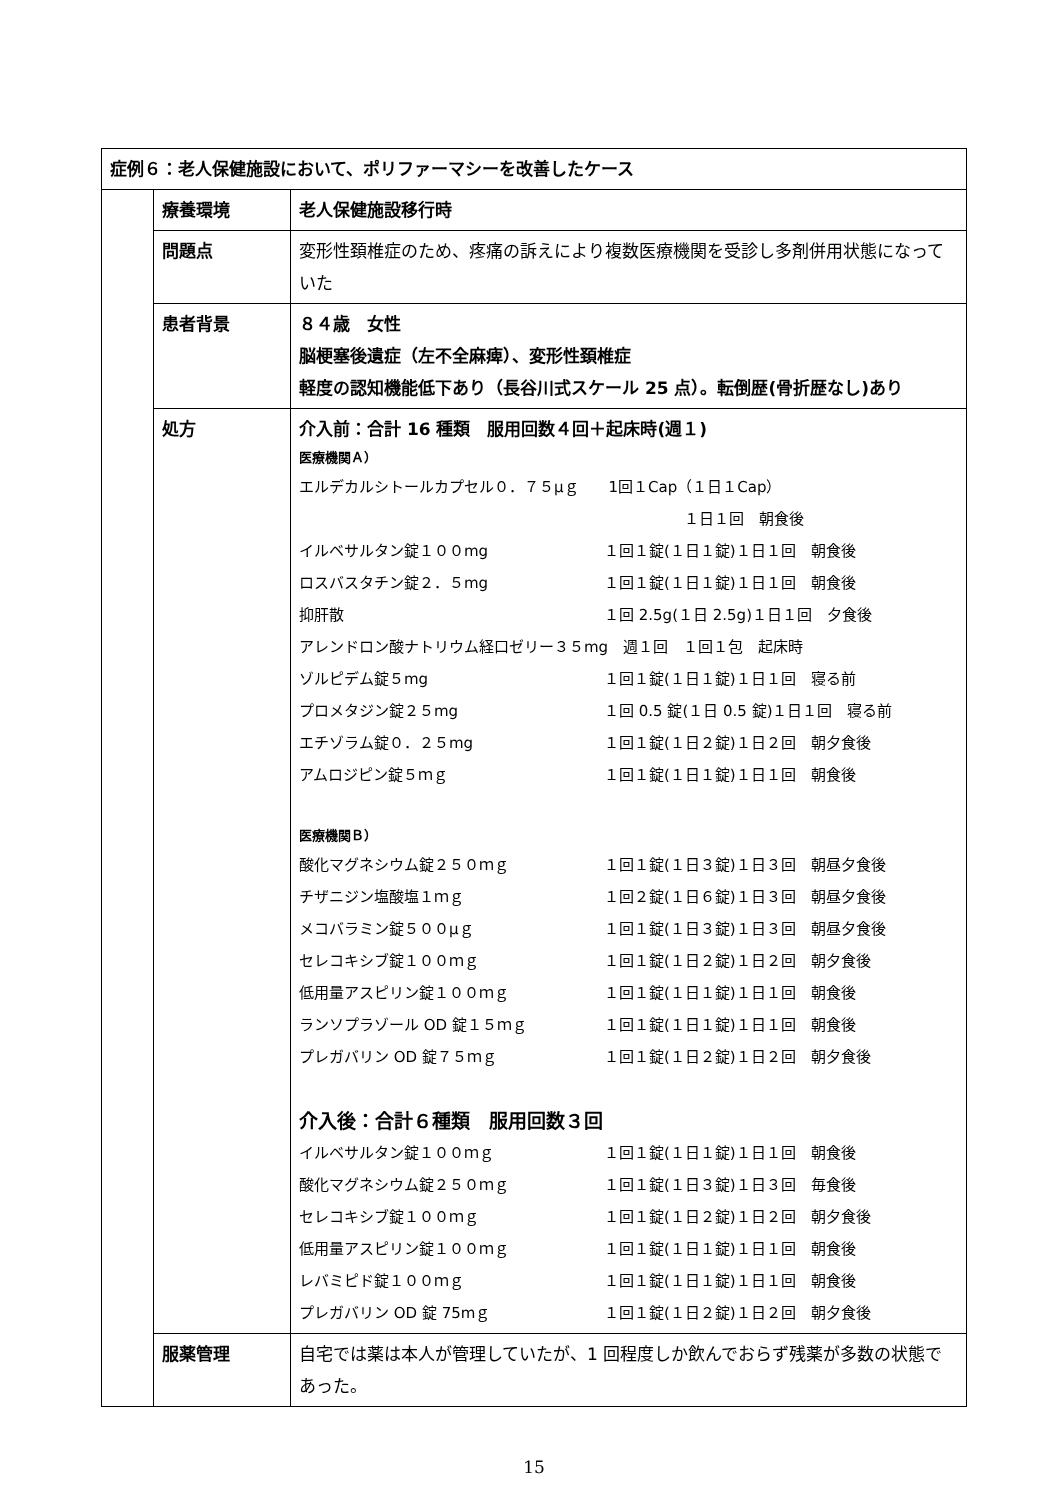| 症例６：老人保健施設において、ポリファーマシーを改善したケース | | |
| | 療養環境 | 老人保健施設移行時 |
| | 問題点 | 変形性頚椎症のため、疼痛の訴えにより複数医療機関を受診し多剤併用状態になっていた |
| | 患者背景 | ８４歳 女性 脳梗塞後遺症（左不全麻痺）、変形性頚椎症 軽度の認知機能低下あり（長谷川式スケール 25 点）。転倒歴(骨折歴なし)あり |
| | 処方 | 介入前：合計 16 種類 服用回数４回＋起床時(週１) 医療機関Ａ） / エルデカルシトールカプセル０．７５μｇ 1回１Cap（１日１Cap） / / / / １日１回 朝食後 / / イルベサルタン錠１００mg / １回１錠(１日１錠)１日１回 朝食後 / / ロスバスタチン錠２．５mg / １回１錠(１日１錠)１日１回 朝食後 / / 抑肝散 / １回 2.5g(１日 2.5g)１日１回 夕食後 / / アレンドロン酸ナトリウム経口ゼリー３５mg 週１回 １回１包 起床時 / / / ゾルピデム錠５mg / １回１錠(１日１錠)１日１回 寝る前 / / プロメタジン錠２５mg / １回 0.5 錠(１日 0.5 錠)１日１回 寝る前 / / エチゾラム錠０．２５mg / １回１錠(１日２錠)１日２回 朝夕食後 / / アムロジピン錠５ｍｇ / １回１錠(１日１錠)１日１回 朝食後 / 医療機関Ｂ） / 酸化マグネシウム錠２５０ｍｇ / １回１錠(１日３錠)１日３回 朝昼夕食後 / / チザニジン塩酸塩１ｍｇ / １回２錠(１日６錠)１日３回 朝昼夕食後 / / メコバラミン錠５００μｇ / １回１錠(１日３錠)１日３回 朝昼夕食後 / / セレコキシブ錠１００ｍｇ / １回１錠(１日２錠)１日２回 朝夕食後 / / 低用量アスピリン錠１００ｍｇ / １回１錠(１日１錠)１日１回 朝食後 / / ランソプラゾール OD 錠１５ｍｇ / １回１錠(１日１錠)１日１回 朝食後 / / プレガバリン OD 錠７５ｍｇ / １回１錠(１日２錠)１日２回 朝夕食後 / 介入後：合計６種類 服用回数３回 / イルベサルタン錠１００ｍｇ / １回１錠(１日１錠)１日１回 朝食後 / / 酸化マグネシウム錠２５０ｍｇ / １回１錠(１日３錠)１日３回 毎食後 / / セレコキシブ錠１００ｍｇ / １回１錠(１日２錠)１日２回 朝夕食後 / / 低用量アスピリン錠１００ｍｇ / １回１錠(１日１錠)１日１回 朝食後 / / レバミピド錠１００ｍｇ / １回１錠(１日１錠)１日１回 朝食後 / / プレガバリン OD 錠 75mｇ / １回１錠(１日２錠)１日２回 朝夕食後 / |
| | 服薬管理 | 自宅では薬は本人が管理していたが、1 回程度しか飲んでおらず残薬が多数の状態であった。 |
15